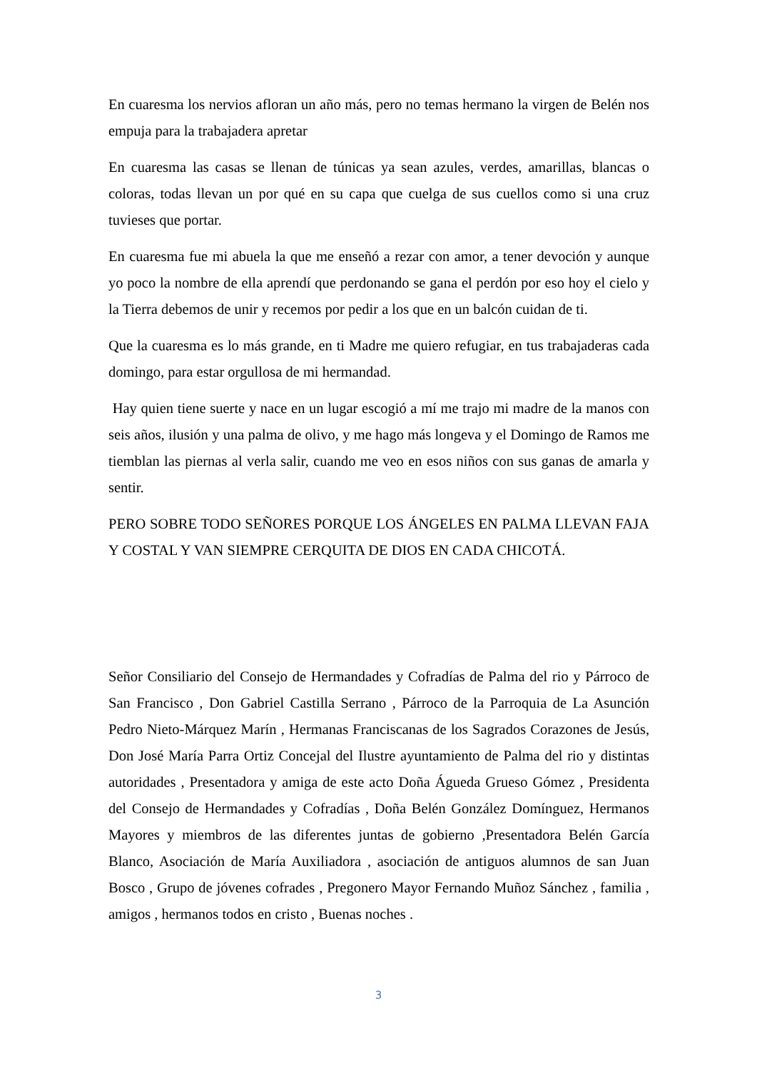En cuaresma los nervios afloran un año más, pero no temas hermano la virgen de Belén nos empuja para la trabajadera apretar
En cuaresma las casas se llenan de túnicas ya sean azules, verdes, amarillas, blancas o coloras, todas llevan un por qué en su capa que cuelga de sus cuellos como si una cruz tuvieses que portar.
En cuaresma fue mi abuela la que me enseñó a rezar con amor, a tener devoción y aunque yo poco la nombre de ella aprendí que perdonando se gana el perdón por eso hoy el cielo y la Tierra debemos de unir y recemos por pedir a los que en un balcón cuidan de ti.
Que la cuaresma es lo más grande, en ti Madre me quiero refugiar, en tus trabajaderas cada domingo, para estar orgullosa de mi hermandad.
Hay quien tiene suerte y nace en un lugar escogió a mí me trajo mi madre de la manos con seis años, ilusión y una palma de olivo, y me hago más longeva y el Domingo de Ramos me tiemblan las piernas al verla salir, cuando me veo en esos niños con sus ganas de amarla y sentir.
PERO SOBRE TODO SEÑORES PORQUE LOS ÁNGELES EN PALMA LLEVAN FAJA Y COSTAL Y VAN SIEMPRE CERQUITA DE DIOS EN CADA CHICOTÁ.
Señor Consiliario del Consejo de Hermandades y Cofradías de Palma del rio y Párroco de San Francisco , Don Gabriel Castilla Serrano , Párroco de la Parroquia de La Asunción Pedro Nieto-Márquez Marín , Hermanas Franciscanas de los Sagrados Corazones de Jesús, Don José María Parra Ortiz Concejal del Ilustre ayuntamiento de Palma del rio y distintas autoridades , Presentadora y amiga de este acto Doña Águeda Grueso Gómez , Presidenta del Consejo de Hermandades y Cofradías , Doña Belén González Domínguez, Hermanos Mayores y miembros de las diferentes juntas de gobierno ,Presentadora Belén García Blanco, Asociación de María Auxiliadora , asociación de antiguos alumnos de san Juan Bosco , Grupo de jóvenes cofrades , Pregonero Mayor Fernando Muñoz Sánchez , familia , amigos , hermanos todos en cristo , Buenas noches .
3